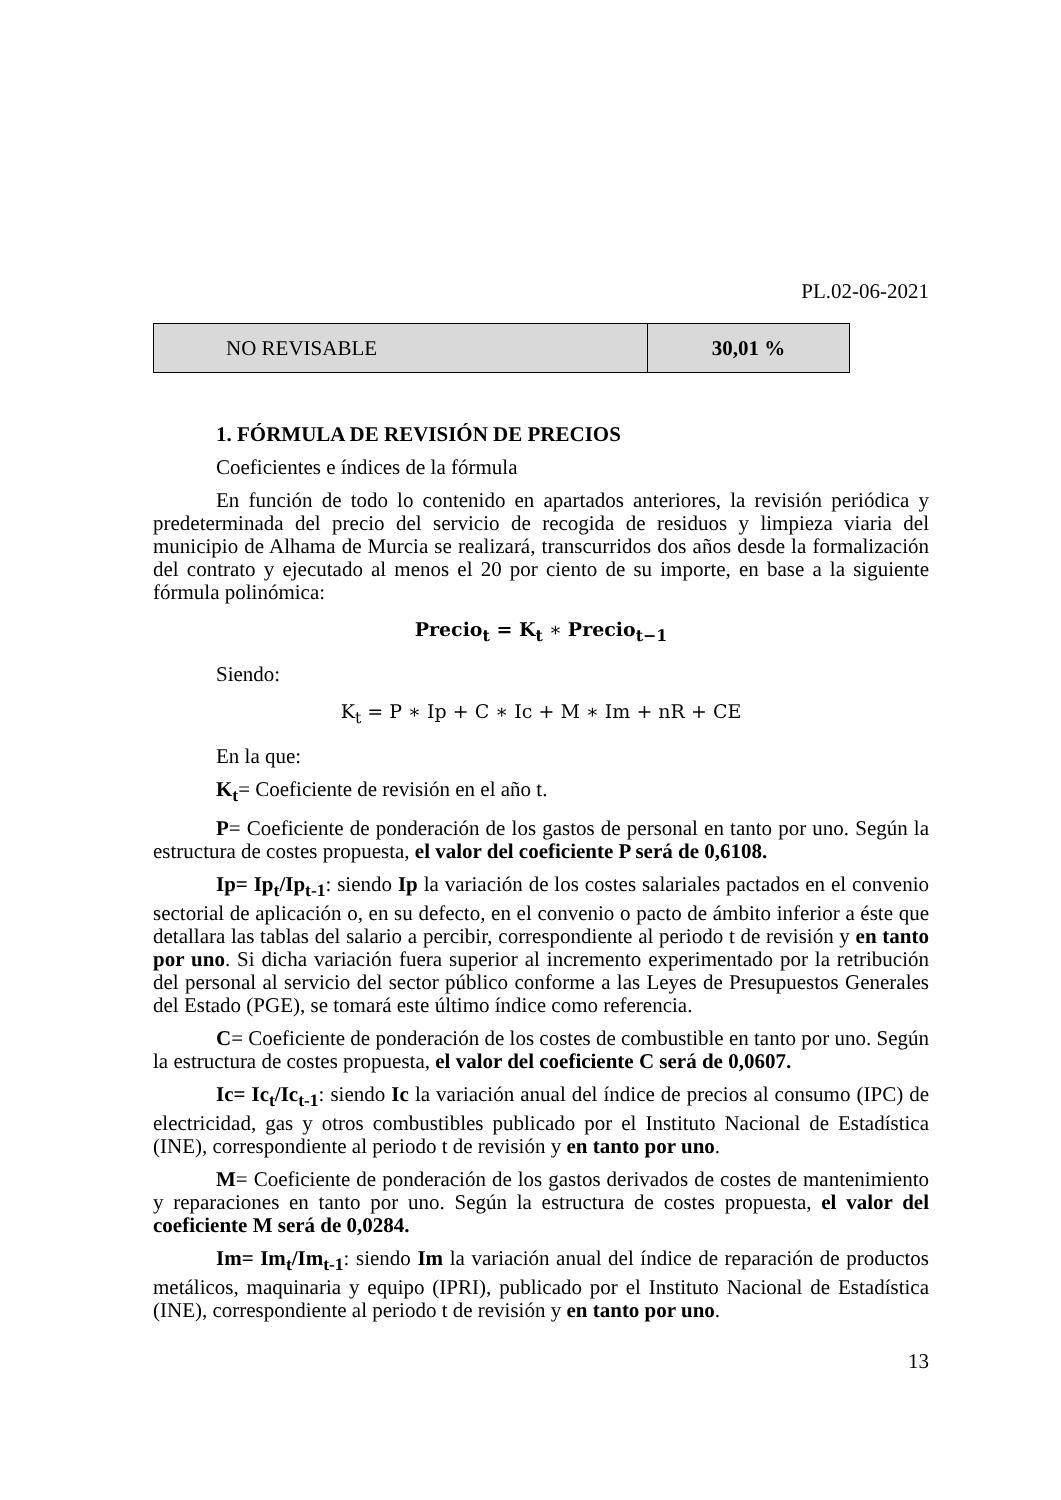PL.02-06-2021
| NO REVISABLE | 30,01 % |
1. FÓRMULA DE REVISIÓN DE PRECIOS
Coeficientes e índices de la fórmula
En función de todo lo contenido en apartados anteriores, la revisión periódica y predeterminada del precio del servicio de recogida de residuos y limpieza viaria del municipio de Alhama de Murcia se realizará, transcurridos dos años desde la formalización del contrato y ejecutado al menos el 20 por ciento de su importe, en base a la siguiente fórmula polinómica:
Precio<sub>t</sub> = K<sub>t</sub> ∗ Precio<sub>t−1</sub>
Siendo:
K<sub>t</sub> = P ∗ Ip + C ∗ Ic + M ∗ Im + nR + CE
En la que:
K<sub>t</sub>= Coeficiente de revisión en el año t.
P= Coeficiente de ponderación de los gastos de personal en tanto por uno. Según la estructura de costes propuesta, el valor del coeficiente P será de 0,6108.
Ip= Ip<sub>t</sub>/Ip<sub>t-1</sub>: siendo Ip la variación de los costes salariales pactados en el convenio sectorial de aplicación o, en su defecto, en el convenio o pacto de ámbito inferior a éste que detallara las tablas del salario a percibir, correspondiente al periodo t de revisión y en tanto por uno. Si dicha variación fuera superior al incremento experimentado por la retribución del personal al servicio del sector público conforme a las Leyes de Presupuestos Generales del Estado (PGE), se tomará este último índice como referencia.
C= Coeficiente de ponderación de los costes de combustible en tanto por uno. Según la estructura de costes propuesta, el valor del coeficiente C será de 0,0607.
Ic= Ic<sub>t</sub>/Ic<sub>t-1</sub>: siendo Ic la variación anual del índice de precios al consumo (IPC) de electricidad, gas y otros combustibles publicado por el Instituto Nacional de Estadística (INE), correspondiente al periodo t de revisión y en tanto por uno.
M= Coeficiente de ponderación de los gastos derivados de costes de mantenimiento y reparaciones en tanto por uno. Según la estructura de costes propuesta, el valor del coeficiente M será de 0,0284.
Im= Im<sub>t</sub>/Im<sub>t-1</sub>: siendo Im la variación anual del índice de reparación de productos metálicos, maquinaria y equipo (IPRI), publicado por el Instituto Nacional de Estadística (INE), correspondiente al periodo t de revisión y en tanto por uno.
13